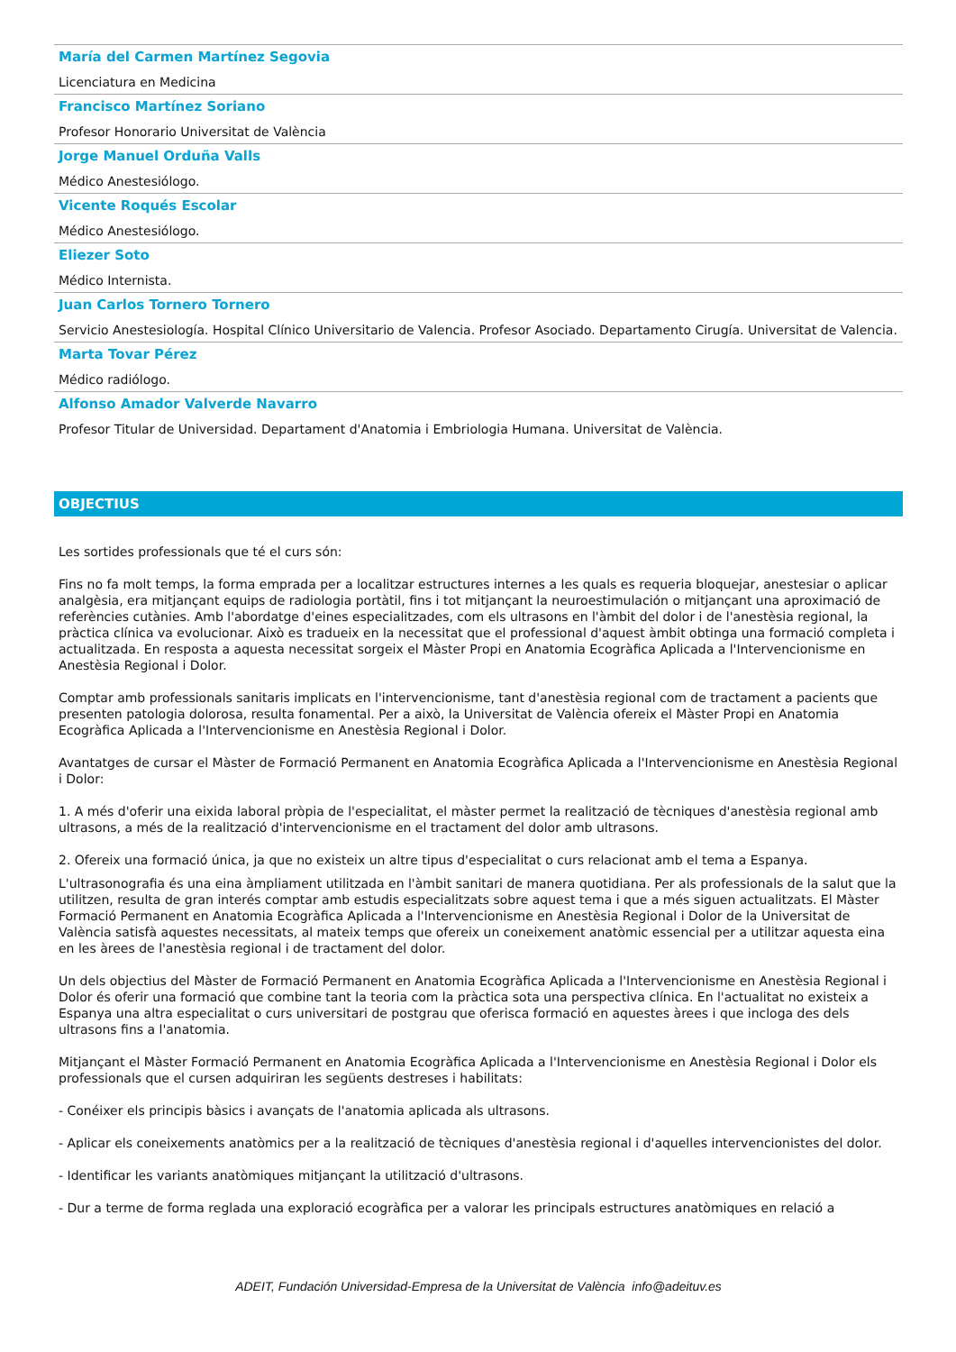María del Carmen Martínez Segovia
Licenciatura en Medicina
Francisco Martínez Soriano
Profesor Honorario Universitat de València
Jorge Manuel Orduña Valls
Médico Anestesiólogo.
Vicente Roqués Escolar
Médico Anestesiólogo.
Eliezer Soto
Médico Internista.
Juan Carlos Tornero Tornero
Servicio Anestesiología. Hospital Clínico Universitario de Valencia. Profesor Asociado. Departamento Cirugía. Universitat de Valencia.
Marta Tovar Pérez
Médico radiólogo.
Alfonso Amador Valverde Navarro
Profesor Titular de Universidad. Departament d'Anatomia i Embriologia Humana. Universitat de València.
OBJECTIUS
Les sortides professionals que té el curs són:
Fins no fa molt temps, la forma emprada per a localitzar estructures internes a les quals es requeria bloquejar, anestesiar o aplicar analgèsia, era mitjançant equips de radiologia portàtil, fins i tot mitjançant la neuroestimulación o mitjançant una aproximació de referències cutànies. Amb l'abordatge d'eines especialitzades, com els ultrasons en l'àmbit del dolor i de l'anestèsia regional, la pràctica clínica va evolucionar. Això es tradueix en la necessitat que el professional d'aquest àmbit obtinga una formació completa i actualitzada. En resposta a aquesta necessitat sorgeix el Màster Propi en Anatomia Ecogràfica Aplicada a l'Intervencionisme en Anestèsia Regional i Dolor.
Comptar amb professionals sanitaris implicats en l'intervencionisme, tant d'anestèsia regional com de tractament a pacients que presenten patologia dolorosa, resulta fonamental. Per a això, la Universitat de València ofereix el Màster Propi en Anatomia Ecogràfica Aplicada a l'Intervencionisme en Anestèsia Regional i Dolor.
Avantatges de cursar el Màster de Formació Permanent en Anatomia Ecogràfica Aplicada a l'Intervencionisme en Anestèsia Regional i Dolor:
1. A més d'oferir una eixida laboral pròpia de l'especialitat, el màster permet la realització de tècniques d'anestèsia regional amb ultrasons, a més de la realització d'intervencionisme en el tractament del dolor amb ultrasons.
2. Ofereix una formació única, ja que no existeix un altre tipus d'especialitat o curs relacionat amb el tema a Espanya.
L'ultrasonografia és una eina àmpliament utilitzada en l'àmbit sanitari de manera quotidiana. Per als professionals de la salut que la utilitzen, resulta de gran interés comptar amb estudis especialitzats sobre aquest tema i que a més siguen actualitzats. El Màster Formació Permanent en Anatomia Ecogràfica Aplicada a l'Intervencionisme en Anestèsia Regional i Dolor de la Universitat de València satisfà aquestes necessitats, al mateix temps que ofereix un coneixement anatòmic essencial per a utilitzar aquesta eina en les àrees de l'anestèsia regional i de tractament del dolor.
Un dels objectius del Màster de Formació Permanent en Anatomia Ecogràfica Aplicada a l'Intervencionisme en Anestèsia Regional i Dolor és oferir una formació que combine tant la teoria com la pràctica sota una perspectiva clínica. En l'actualitat no existeix a Espanya una altra especialitat o curs universitari de postgrau que oferisca formació en aquestes àrees i que incloga des dels ultrasons fins a l'anatomia.
Mitjançant el Màster Formació Permanent en Anatomia Ecogràfica Aplicada a l'Intervencionisme en Anestèsia Regional i Dolor els professionals que el cursen adquiriran les següents destreses i habilitats:
- Conéixer els principis bàsics i avançats de l'anatomia aplicada als ultrasons.
- Aplicar els coneixements anatòmics per a la realització de tècniques d'anestèsia regional i d'aquelles intervencionistes del dolor.
- Identificar les variants anatòmiques mitjançant la utilització d'ultrasons.
- Dur a terme de forma reglada una exploració ecogràfica per a valorar les principals estructures anatòmiques en relació a
ADEIT, Fundación Universidad-Empresa de la Universitat de València info@adeituv.es